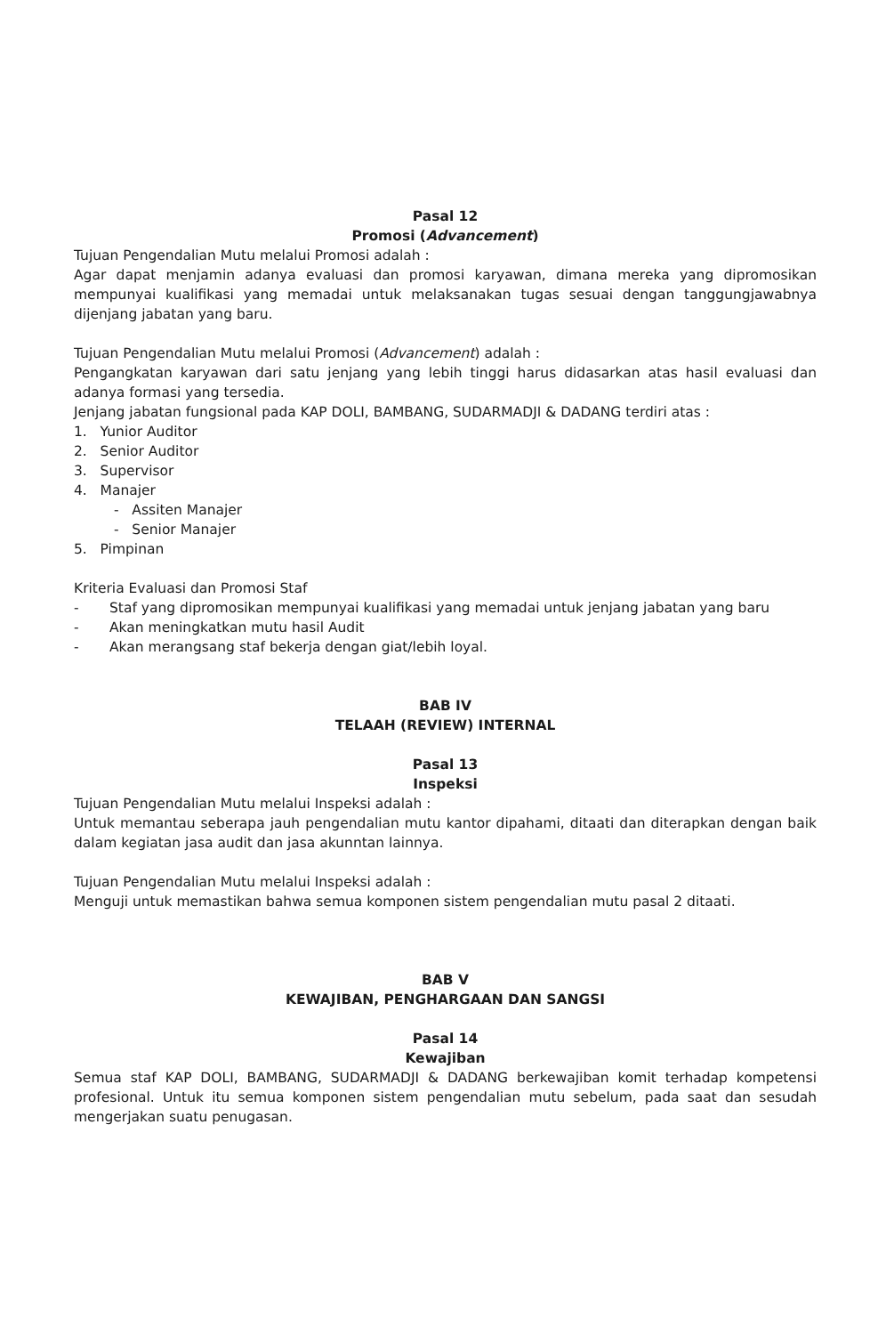Pasal 12
Promosi (Advancement)
Tujuan Pengendalian Mutu melalui Promosi adalah :
Agar dapat menjamin adanya evaluasi dan promosi karyawan, dimana mereka yang dipromosikan mempunyai kualifikasi yang memadai untuk melaksanakan tugas sesuai dengan tanggungjawabnya dijenjang jabatan yang baru.
Tujuan Pengendalian Mutu melalui Promosi (Advancement) adalah :
Pengangkatan karyawan dari satu jenjang yang lebih tinggi harus didasarkan atas hasil evaluasi dan adanya formasi yang tersedia.
Jenjang jabatan fungsional pada KAP DOLI, BAMBANG, SUDARMADJI & DADANG terdiri atas :
1. Yunior Auditor
2. Senior Auditor
3. Supervisor
4. Manajer
- Assiten Manajer
- Senior Manajer
5. Pimpinan
Kriteria Evaluasi dan Promosi Staf
- Staf yang dipromosikan mempunyai kualifikasi yang memadai untuk jenjang jabatan yang baru
- Akan meningkatkan mutu hasil Audit
- Akan merangsang staf bekerja dengan giat/lebih loyal.
BAB IV
TELAAH (REVIEW) INTERNAL
Pasal 13
Inspeksi
Tujuan Pengendalian Mutu melalui Inspeksi adalah :
Untuk memantau seberapa jauh pengendalian mutu kantor dipahami, ditaati dan diterapkan dengan baik dalam kegiatan jasa audit dan jasa akunntan lainnya.
Tujuan Pengendalian Mutu melalui Inspeksi adalah :
Menguji untuk memastikan bahwa semua komponen sistem pengendalian mutu pasal 2 ditaati.
BAB V
KEWAJIBAN, PENGHARGAAN DAN SANGSI
Pasal 14
Kewajiban
Semua staf KAP DOLI, BAMBANG, SUDARMADJI & DADANG berkewajiban komit terhadap kompetensi profesional. Untuk itu semua komponen sistem pengendalian mutu sebelum, pada saat dan sesudah mengerjakan suatu penugasan.